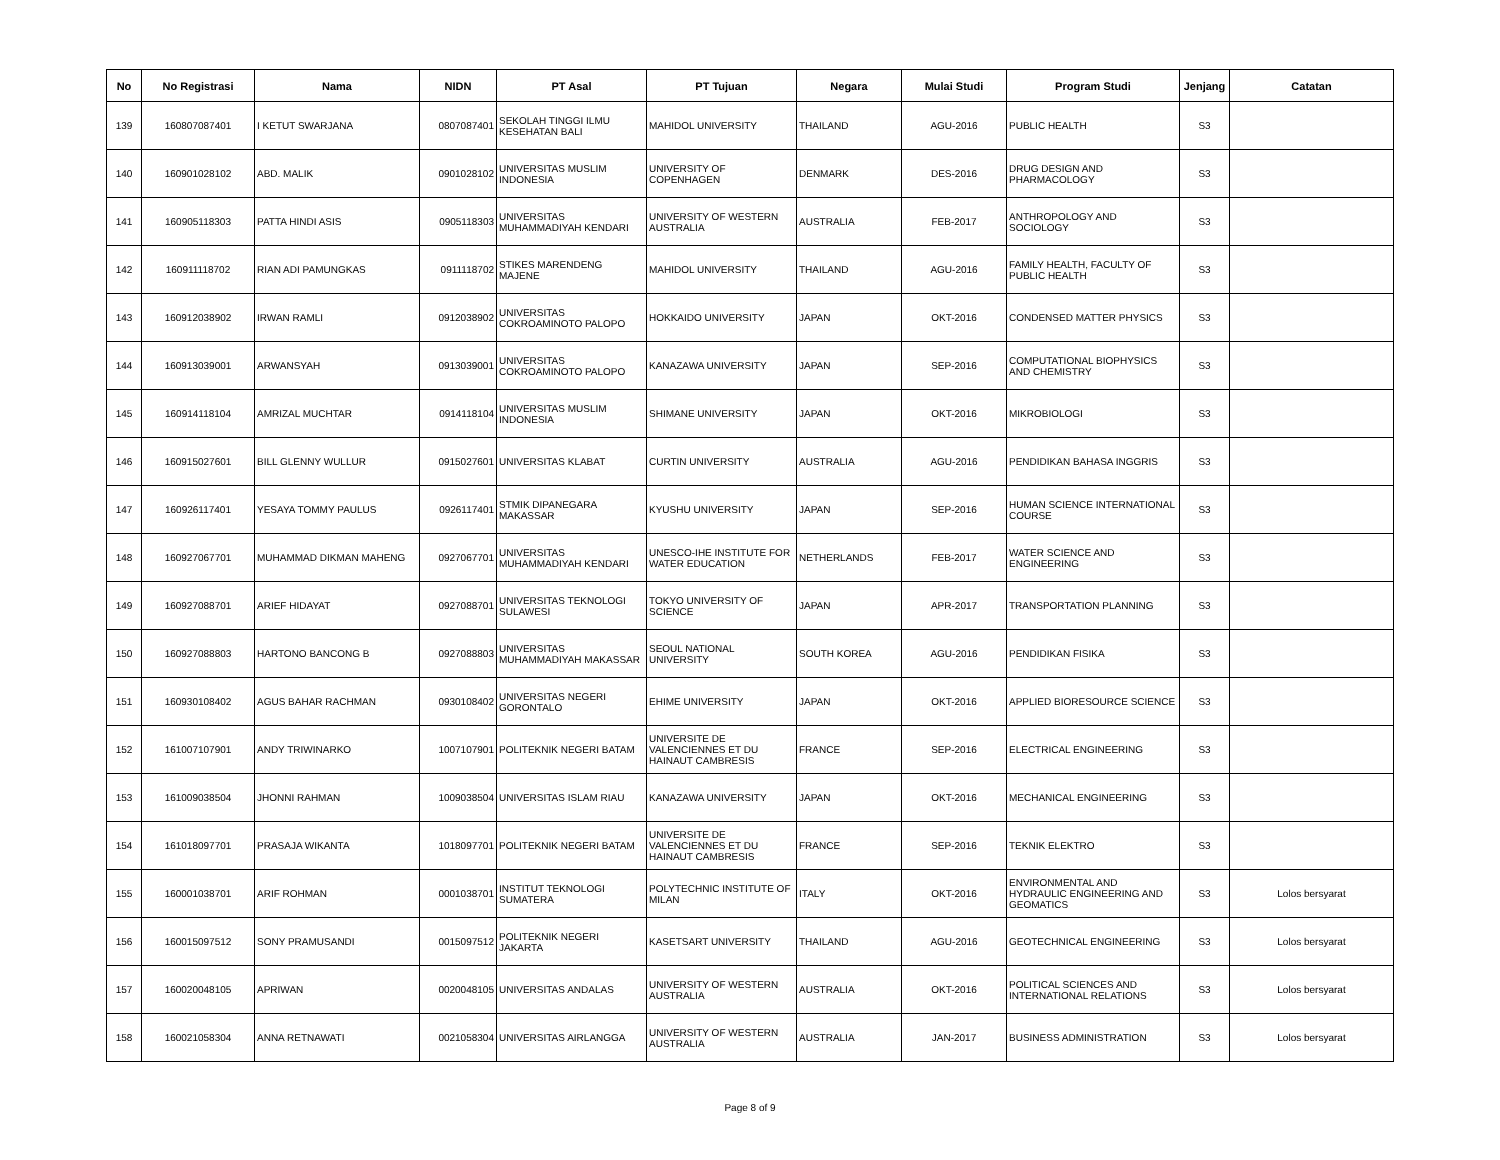| No | No Registrasi | Nama | NIDN | PT Asal | PT Tujuan | Negara | Mulai Studi | Program Studi | Jenjang | Catatan |
| --- | --- | --- | --- | --- | --- | --- | --- | --- | --- | --- |
| 139 | 160807087401 | I KETUT SWARJANA | 0807087401 | SEKOLAH TINGGI ILMU KESEHATAN BALI | MAHIDOL UNIVERSITY | THAILAND | AGU-2016 | PUBLIC HEALTH | S3 | |
| 140 | 160901028102 | ABD. MALIK | 0901028102 | UNIVERSITAS MUSLIM INDONESIA | UNIVERSITY OF COPENHAGEN | DENMARK | DES-2016 | DRUG DESIGN AND PHARMACOLOGY | S3 | |
| 141 | 160905118303 | PATTA HINDI ASIS | 0905118303 | UNIVERSITAS MUHAMMADIYAH KENDARI | UNIVERSITY OF WESTERN AUSTRALIA | AUSTRALIA | FEB-2017 | ANTHROPOLOGY AND SOCIOLOGY | S3 | |
| 142 | 160911118702 | RIAN ADI PAMUNGKAS | 0911118702 | STIKES MARENDENG MAJENE | MAHIDOL UNIVERSITY | THAILAND | AGU-2016 | FAMILY HEALTH, FACULTY OF PUBLIC HEALTH | S3 | |
| 143 | 160912038902 | IRWAN RAMLI | 0912038902 | UNIVERSITAS COKROAMINOTO PALOPO | HOKKAIDO UNIVERSITY | JAPAN | OKT-2016 | CONDENSED MATTER PHYSICS | S3 | |
| 144 | 160913039001 | ARWANSYAH | 0913039001 | UNIVERSITAS COKROAMINOTO PALOPO | KANAZAWA UNIVERSITY | JAPAN | SEP-2016 | COMPUTATIONAL BIOPHYSICS AND CHEMISTRY | S3 | |
| 145 | 160914118104 | AMRIZAL MUCHTAR | 0914118104 | UNIVERSITAS MUSLIM INDONESIA | SHIMANE UNIVERSITY | JAPAN | OKT-2016 | MIKROBIOLOGI | S3 | |
| 146 | 160915027601 | BILL GLENNY WULLUR | 0915027601 | UNIVERSITAS KLABAT | CURTIN UNIVERSITY | AUSTRALIA | AGU-2016 | PENDIDIKAN BAHASA INGGRIS | S3 | |
| 147 | 160926117401 | YESAYA TOMMY PAULUS | 0926117401 | STMIK DIPANEGARA MAKASSAR | KYUSHU UNIVERSITY | JAPAN | SEP-2016 | HUMAN SCIENCE INTERNATIONAL COURSE | S3 | |
| 148 | 160927067701 | MUHAMMAD DIKMAN MAHENG | 0927067701 | UNIVERSITAS MUHAMMADIYAH KENDARI | UNESCO-IHE INSTITUTE FOR WATER EDUCATION | NETHERLANDS | FEB-2017 | WATER SCIENCE AND ENGINEERING | S3 | |
| 149 | 160927088701 | ARIEF HIDAYAT | 0927088701 | UNIVERSITAS TEKNOLOGI SULAWESI | TOKYO UNIVERSITY OF SCIENCE | JAPAN | APR-2017 | TRANSPORTATION PLANNING | S3 | |
| 150 | 160927088803 | HARTONO BANCONG B | 0927088803 | UNIVERSITAS MUHAMMADIYAH MAKASSAR | SEOUL NATIONAL UNIVERSITY | SOUTH KOREA | AGU-2016 | PENDIDIKAN FISIKA | S3 | |
| 151 | 160930108402 | AGUS BAHAR RACHMAN | 0930108402 | UNIVERSITAS NEGERI GORONTALO | EHIME UNIVERSITY | JAPAN | OKT-2016 | APPLIED BIORESOURCE SCIENCE | S3 | |
| 152 | 161007107901 | ANDY TRIWINARKO | 1007107901 | POLITEKNIK NEGERI BATAM | UNIVERSITE DE VALENCIENNES ET DU HAINAUT CAMBRESIS | FRANCE | SEP-2016 | ELECTRICAL ENGINEERING | S3 | |
| 153 | 161009038504 | JHONNI RAHMAN | 1009038504 | UNIVERSITAS ISLAM RIAU | KANAZAWA UNIVERSITY | JAPAN | OKT-2016 | MECHANICAL ENGINEERING | S3 | |
| 154 | 161018097701 | PRASAJA WIKANTA | 1018097701 | POLITEKNIK NEGERI BATAM | UNIVERSITE DE VALENCIENNES ET DU HAINAUT CAMBRESIS | FRANCE | SEP-2016 | TEKNIK ELEKTRO | S3 | |
| 155 | 160001038701 | ARIF ROHMAN | 0001038701 | INSTITUT TEKNOLOGI SUMATERA | POLYTECHNIC INSTITUTE OF MILAN | ITALY | OKT-2016 | ENVIRONMENTAL AND HYDRAULIC ENGINEERING AND GEOMATICS | S3 | Lolos bersyarat |
| 156 | 160015097512 | SONY PRAMUSANDI | 0015097512 | POLITEKNIK NEGERI JAKARTA | KASETSART UNIVERSITY | THAILAND | AGU-2016 | GEOTECHNICAL ENGINEERING | S3 | Lolos bersyarat |
| 157 | 160020048105 | APRIWAN | 0020048105 | UNIVERSITAS ANDALAS | UNIVERSITY OF WESTERN AUSTRALIA | AUSTRALIA | OKT-2016 | POLITICAL SCIENCES AND INTERNATIONAL RELATIONS | S3 | Lolos bersyarat |
| 158 | 160021058304 | ANNA RETNAWATI | 0021058304 | UNIVERSITAS AIRLANGGA | UNIVERSITY OF WESTERN AUSTRALIA | AUSTRALIA | JAN-2017 | BUSINESS ADMINISTRATION | S3 | Lolos bersyarat |
Page 8 of 9